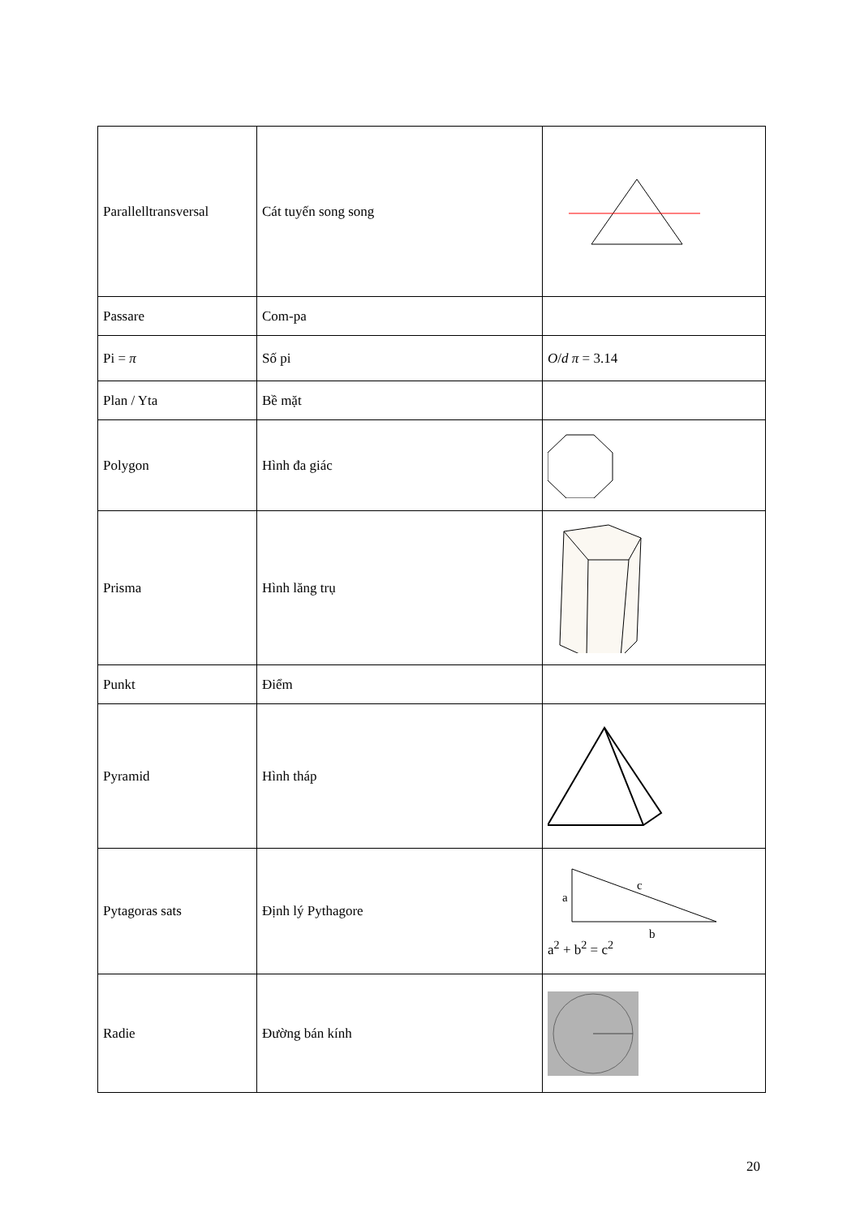| Parallelltransversal | Cát tuyến song song | |
| Passare | Com-pa | |
| Pi = π | Số pi | O / d π = 3.14 |
| Plan / Yta | Bề mặt | |
| Polygon | Hình đa giác | |
| Prisma | Hình lăng trụ | |
| Punkt | Điểm | |
| Pyramid | Hình tháp | |
| Pytagoras sats | Định lý Pythagore | c a b a<sup>2</sup> + b<sup>2</sup> = c<sup>2</sup> |
| Radie | Đường bán kính | |
20